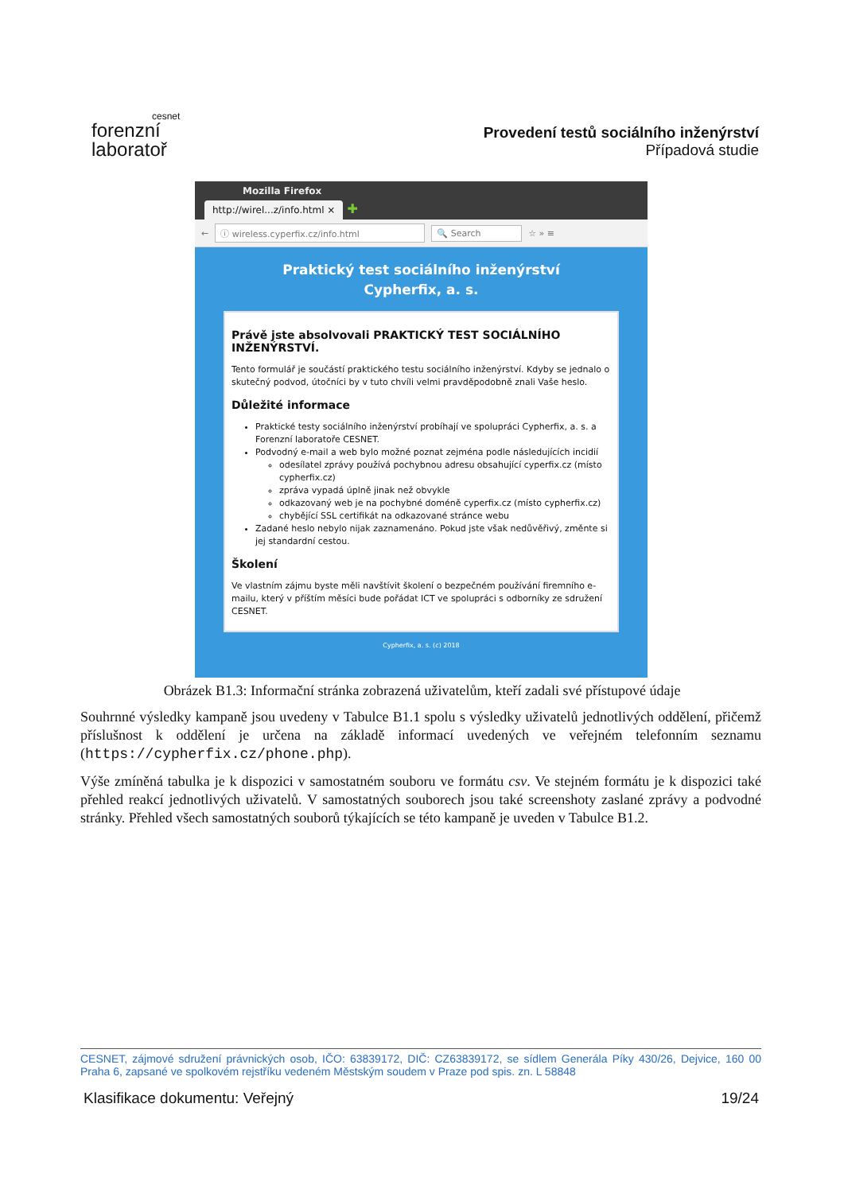cesnet
forenzní
laboratoř
Provedení testů sociálního inženýrství
Případová studie
Mozilla Firefox
http://wirel...z/info.html × ✚
← ⓘ wireless.cyperfix.cz/info.html 🔍 Search ☆ » ≡
Praktický test sociálního inženýrství
Cypherfix, a. s.
Právě jste absolvovali PRAKTICKÝ TEST SOCIÁLNÍHO INŽENÝRSTVÍ.
Tento formulář je součástí praktického testu sociálního inženýrství. Kdyby se jednalo o skutečný podvod, útočníci by v tuto chvíli velmi pravděpodobně znali Vaše heslo.
Důležité informace
Praktické testy sociálního inženýrství probíhají ve spolupráci Cypherfix, a. s. a Forenzní laboratoře CESNET.
Podvodný e-mail a web bylo možné poznat zejména podle následujících incidií
odesílatel zprávy používá pochybnou adresu obsahující cyperfix.cz (místo cypherfix.cz)
zpráva vypadá úplně jinak než obvykle
odkazovaný web je na pochybné doméně cyperfix.cz (místo cypherfix.cz)
chybějící SSL certifikát na odkazované stránce webu
Zadané heslo nebylo nijak zaznamenáno. Pokud jste však nedůvěřivý, změnte si jej standardní cestou.
Školení
Ve vlastním zájmu byste měli navštívit školení o bezpečném používání firemního e-mailu, který v příštím měsíci bude pořádat ICT ve spolupráci s odborníky ze sdružení CESNET.
Cypherfix, a. s. (c) 2018
Obrázek B1.3: Informační stránka zobrazená uživatelům, kteří zadali své přístupové údaje
Souhrnné výsledky kampaně jsou uvedeny v Tabulce B1.1 spolu s výsledky uživatelů jednotlivých oddělení, přičemž příslušnost k oddělení je určena na základě informací uvedených ve veřejném telefonním seznamu (https://cypherfix.cz/phone.php).
Výše zmíněná tabulka je k dispozici v samostatném souboru ve formátu csv. Ve stejném formátu je k dispozici také přehled reakcí jednotlivých uživatelů. V samostatných souborech jsou také screenshoty zaslané zprávy a podvodné stránky. Přehled všech samostatných souborů týkajících se této kampaně je uveden v Tabulce B1.2.
CESNET, zájmové sdružení právnických osob, IČO: 63839172, DIČ: CZ63839172, se sídlem Generála Píky 430/26, Dejvice, 160 00 Praha 6, zapsané ve spolkovém rejstříku vedeném Městským soudem v Praze pod spis. zn. L 58848
Klasifikace dokumentu: Veřejný 19/24